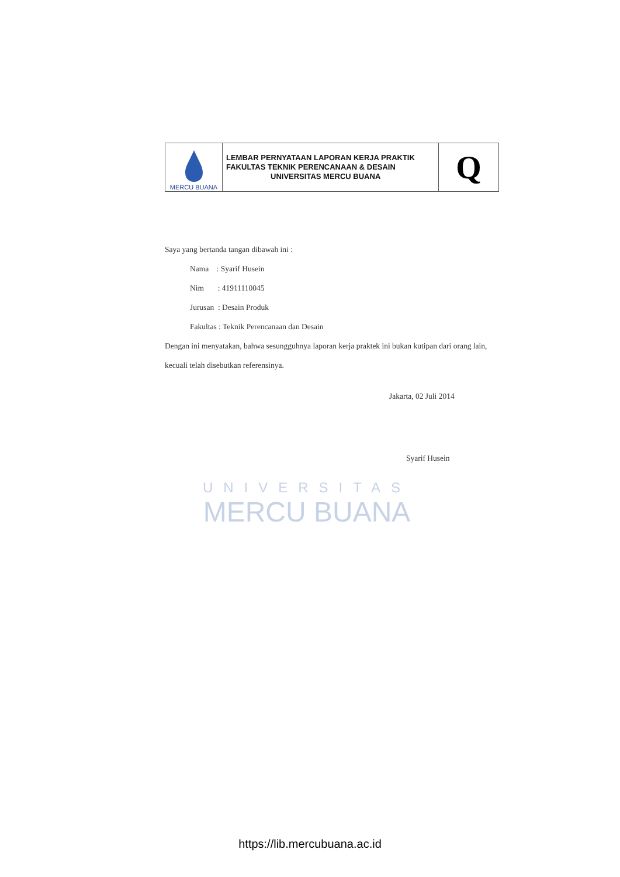| MERCU BUANA | LEMBAR PERNYATAAN LAPORAN KERJA PRAKTIK FAKULTAS TEKNIK PERENCANAAN & DESAIN UNIVERSITAS MERCU BUANA | Q |
UNIVERSITAS
MERCU BUANA
Saya yang bertanda tangan dibawah ini :
Nama : Syarif Husein
Nim : 41911110045
Jurusan : Desain Produk
Fakultas : Teknik Perencanaan dan Desain
Dengan ini menyatakan, bahwa sesungguhnya laporan kerja praktek ini bukan kutipan dari orang lain, kecuali telah disebutkan referensinya.
Jakarta, 02 Juli 2014
Syarif Husein
https://lib.mercubuana.ac.id